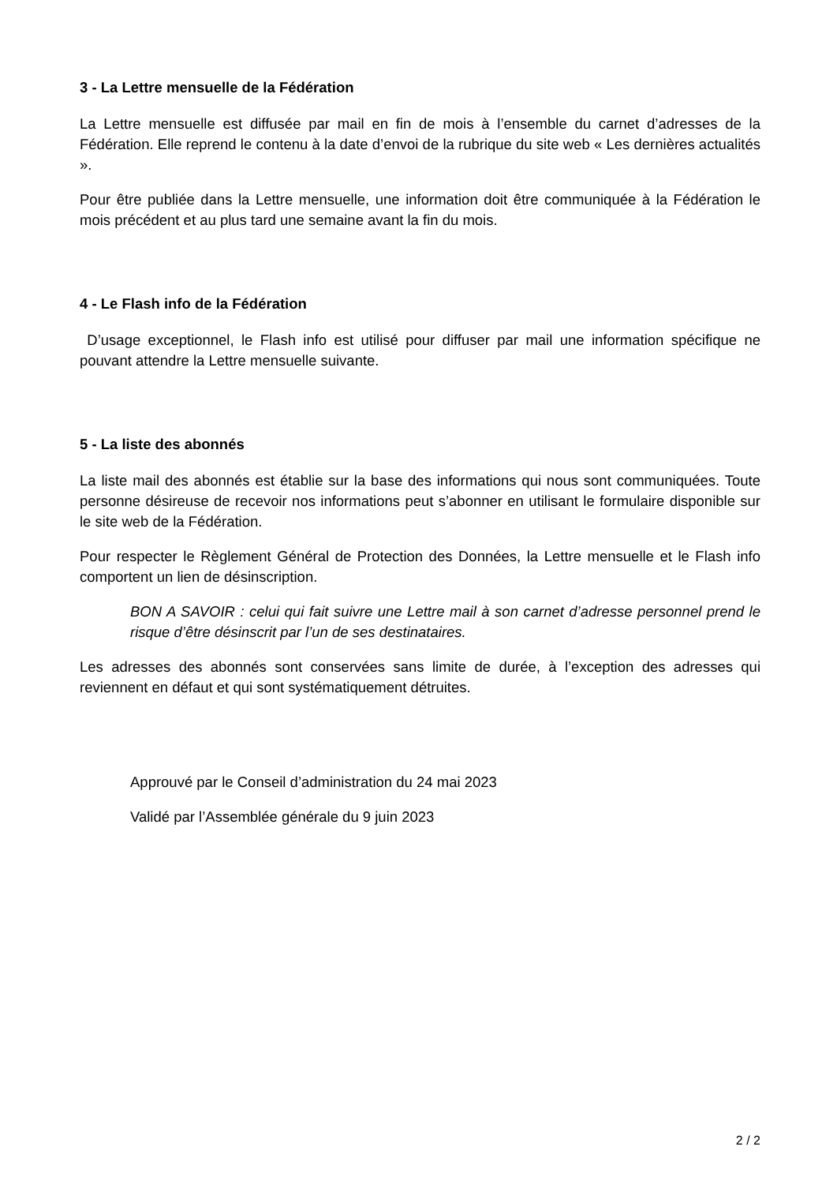3 - La Lettre mensuelle de la Fédération
La Lettre mensuelle est diffusée par mail en fin de mois à l’ensemble du carnet d’adresses de la Fédération. Elle reprend le contenu à la date d’envoi de la rubrique du site web « Les dernières actualités ».
Pour être publiée dans la Lettre mensuelle, une information doit être communiquée à la Fédération le mois précédent et au plus tard une semaine avant la fin du mois.
4 - Le Flash info de la Fédération
D’usage exceptionnel, le Flash info est utilisé pour diffuser par mail une information spécifique ne pouvant attendre la Lettre mensuelle suivante.
5 - La liste des abonnés
La liste mail des abonnés est établie sur la base des informations qui nous sont communiquées. Toute personne désireuse de recevoir nos informations peut s’abonner en utilisant le formulaire disponible sur le site web de la Fédération.
Pour respecter le Règlement Général de Protection des Données, la Lettre mensuelle et le Flash info comportent un lien de désinscription.
BON A SAVOIR : celui qui fait suivre une Lettre mail à son carnet d’adresse personnel prend le risque d’être désinscrit par l’un de ses destinataires.
Les adresses des abonnés sont conservées sans limite de durée, à l’exception des adresses qui reviennent en défaut et qui sont systématiquement détruites.
Approuvé par le Conseil d’administration du 24 mai 2023
Validé par l’Assemblée générale du 9 juin 2023
2 / 2